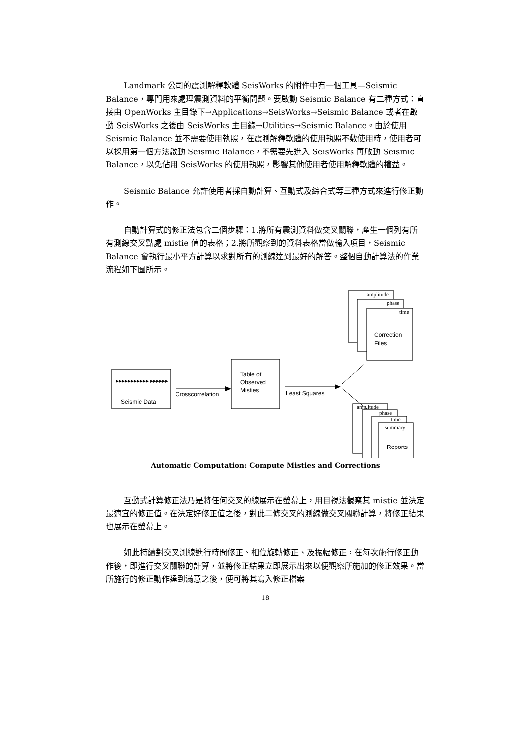Landmark 公司的震測解釋軟體 SeisWorks 的附件中有一個工具—Seismic Balance，專門用來處理震測資料的平衡問題。要啟動 Seismic Balance 有二種方式：直接由 OpenWorks 主目錄下→Applications→SeisWorks→Seismic Balance 或者在啟動 SeisWorks 之後由 SeisWorks 主目錄→Utilities→Seismic Balance。由於使用 Seismic Balance 並不需要使用執照，在震測解釋軟體的使用執照不敷使用時，使用者可以採用第一個方法啟動 Seismic Balance，不需要先進入 SeisWorks 再啟動 Seismic Balance，以免佔用 SeisWorks 的使用執照，影響其他使用者使用解釋軟體的權益。
Seismic Balance 允許使用者採自動計算、互動式及綜合式等三種方式來進行修正動作。
自動計算式的修正法包含二個步驟：1.將所有震測資料做交叉關聯，產生一個列有所有測線交叉點處 mistie 值的表格；2.將所觀察到的資料表格當做輸入項目，Seismic Balance 會執行最小平方計算以求對所有的測線達到最好的解答。整個自動計算法的作業流程如下圖所示。
amplitude
phase
time
amplitude
phase
time
summary
Correction
Files
Seismic Data
▸▸▸▸▸▸▸▸▸▸▸ ▸▸▸▸▸▸
Table of
Observed
Misties
Crosscorrelation
Least Squares
Reports
Automatic Computation: Compute Misties and Corrections
互動式計算修正法乃是將任何交叉的線展示在螢幕上，用目視法觀察其 mistie 並決定最適宜的修正值。在決定好修正值之後，對此二條交叉的測線做交叉關聯計算，將修正結果也展示在螢幕上。
如此持續對交叉測線進行時間修正、相位旋轉修正、及振幅修正，在每次施行修正動作後，即進行交叉關聯的計算，並將修正結果立即展示出來以便觀察所施加的修正效果。當所施行的修正動作達到滿意之後，便可將其寫入修正檔案
18